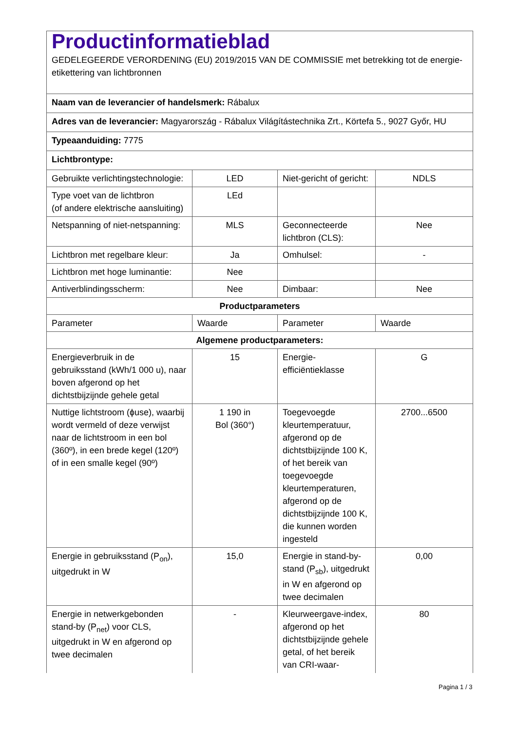| Productinformatieblad GEDELEGEERDE VERORDENING (EU) 2019/2015 VAN DE COMMISSIE met betrekking tot de energie-etikettering van lichtbronnen | | | |
| Naam van de leverancier of handelsmerk: Rábalux | | | |
| Adres van de leverancier: Magyarország - Rábalux Világítástechnika Zrt., Körtefa 5., 9027 Győr, HU | | | |
| Typeaanduiding: 7775 | | | |
| Lichtbrontype: | | | |
| Gebruikte verlichtingstechnologie: | LED | Niet-gericht of gericht: | NDLS |
| Type voet van de lichtbron (of andere elektrische aansluiting) | LEd | | |
| Netspanning of niet-netspanning: | MLS | Geconnecteerde lichtbron (CLS): | Nee |
| Lichtbron met regelbare kleur: | Ja | Omhulsel: | - |
| Lichtbron met hoge luminantie: | Nee | | |
| Antiverblindingsscherm: | Nee | Dimbaar: | Nee |
| Productparameters | | | |
| Parameter | Waarde | Parameter | Waarde |
| Algemene productparameters: | | | |
| Energieverbruik in de gebruiksstand (kWh/1 000 u), naar boven afgerond op het dichtstbijzijnde gehele getal | 15 | Energie-efficiëntieklasse | G |
| Nuttige lichtstroom (ɸuse), waarbij wordt vermeld of deze verwijst naar de lichtstroom in een bol (360º), in een brede kegel (120º) of in een smalle kegel (90º) | 1 190 in Bol (360°) | Toegevoegde kleurtemperatuur, afgerond op de dichtstbijzijnde 100 K, of het bereik van toegevoegde kleurtemperaturen, afgerond op de dichtstbijzijnde 100 K, die kunnen worden ingesteld | 2700...6500 |
| Energie in gebruiksstand (P<sub>on</sub>), uitgedrukt in W | 15,0 | Energie in stand-by-stand (P<sub>sb</sub>), uitgedrukt in W en afgerond op twee decimalen | 0,00 |
| Energie in netwerkgebonden stand-by (P<sub>net</sub>) voor CLS, uitgedrukt in W en afgerond op twee decimalen | - | Kleurweergave-index, afgerond op het dichtstbijzijnde gehele getal, of het bereik van CRI-waar- | 80 |
Pagina 1 / 3